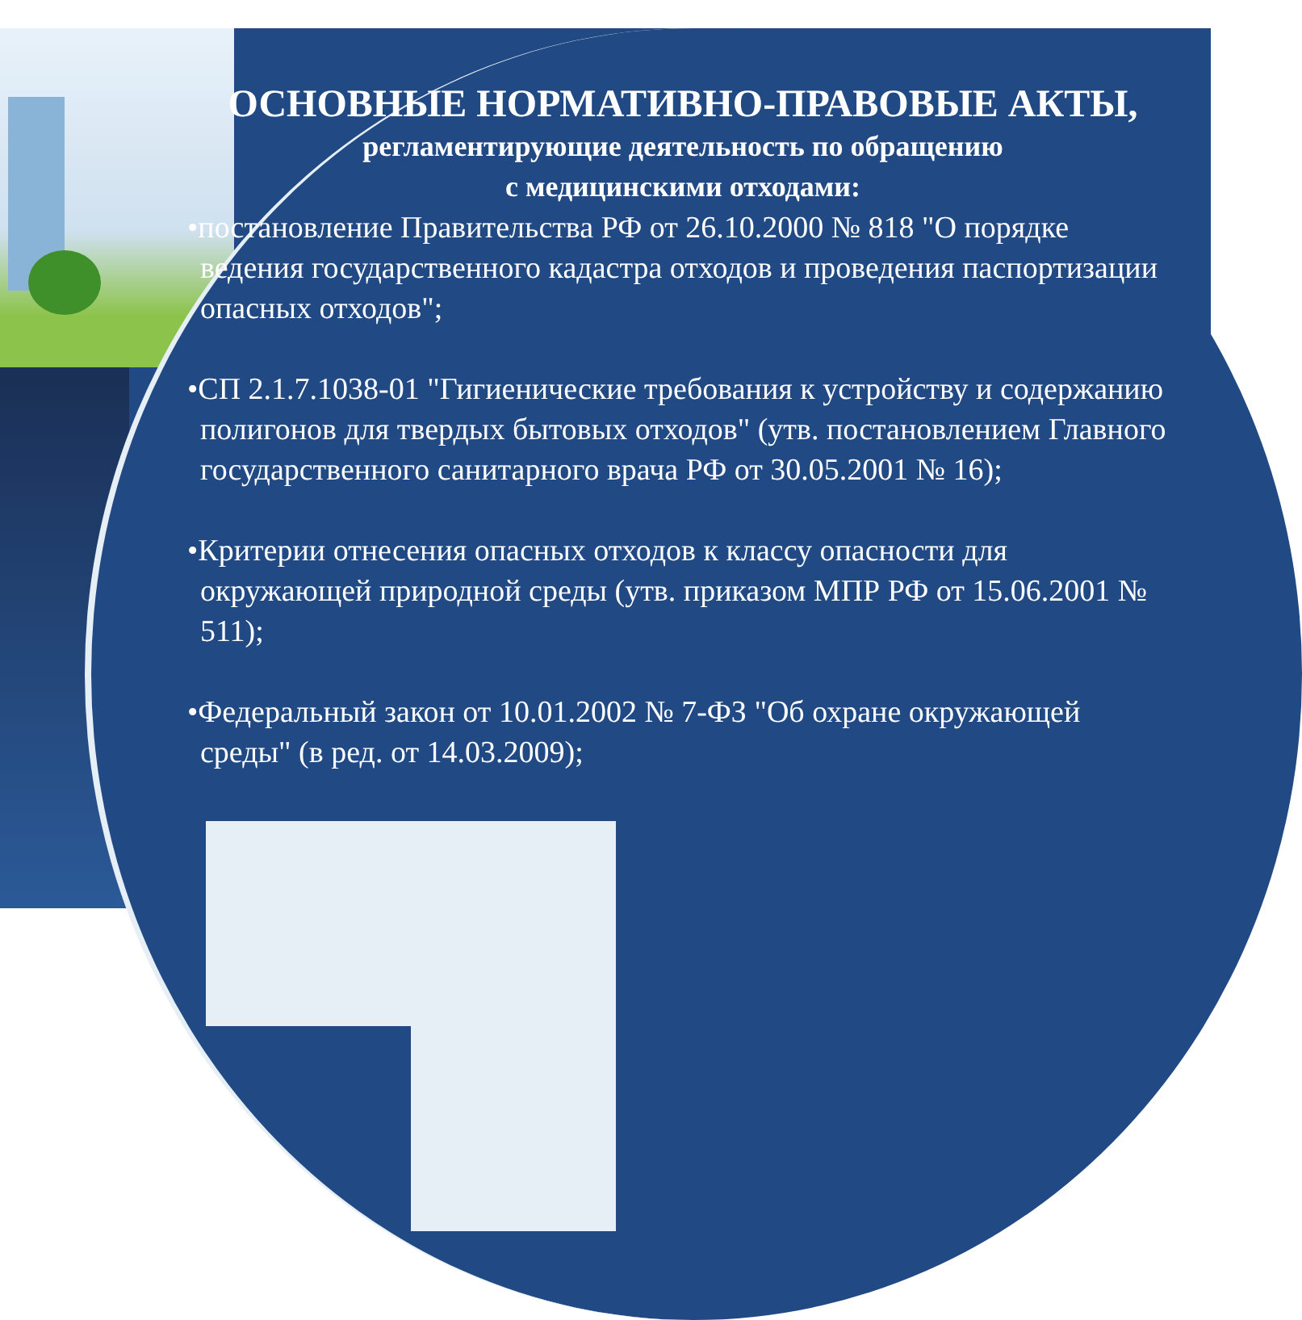ОСНОВНЫЕ НОРМАТИВНО-ПРАВОВЫЕ АКТЫ,
регламентирующие деятельность по обращению
с медицинскими отходами:
•постановление Правительства РФ от 26.10.2000 № 818 "О порядке ведения государственного кадастра отходов и проведения паспортизации опасных отходов";
•СП 2.1.7.1038-01 "Гигиенические требования к устройству и содержанию полигонов для твердых бытовых отходов" (утв. постановлением Главного государственного санитарного врача РФ от 30.05.2001 № 16);
•Критерии отнесения опасных отходов к классу опасности для окружающей природной среды (утв. приказом МПР РФ от 15.06.2001 № 511);
•Федеральный закон от 10.01.2002 № 7-ФЗ "Об охране окружающей среды" (в ред. от 14.03.2009);